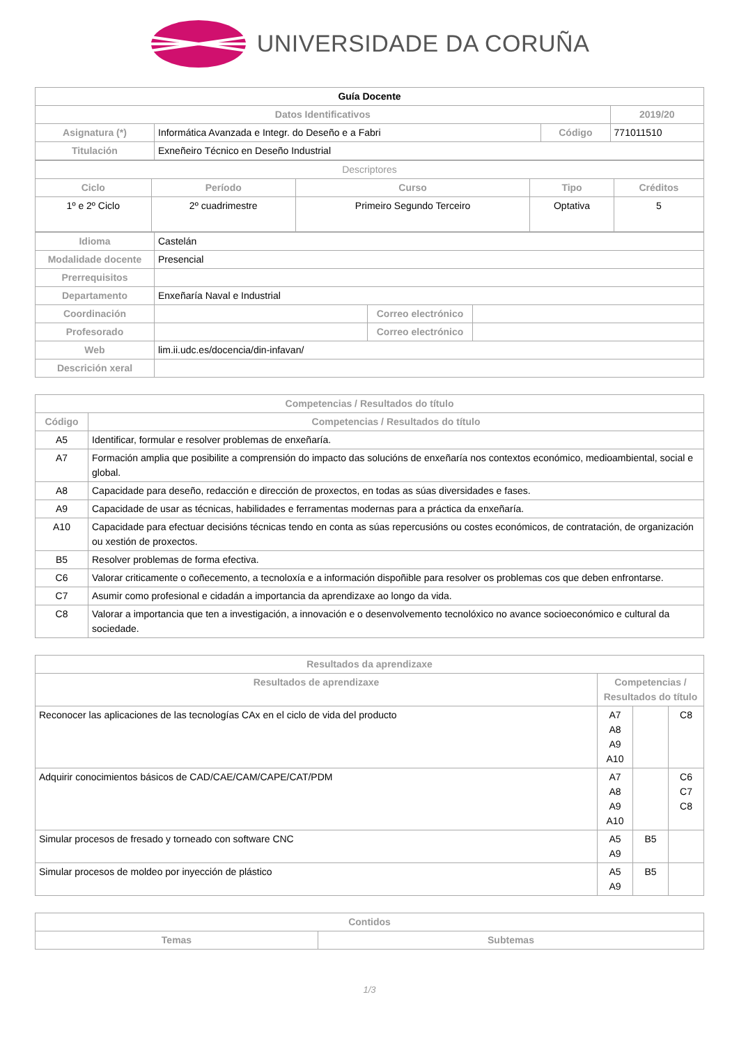UNIVERSIDADE DA CORUÑA
| Guía Docente | | | |
| --- | --- | --- | --- |
| Datos Identificativos | | | 2019/20 |
| Asignatura (*) | Informática Avanzada e Integr. do Deseño e a Fabri | Código | 771011510 |
| Titulación | Exneñeiro Técnico en Deseño Industrial | | |
| Descriptores | | | | |
| --- | --- | --- | --- | --- |
| Ciclo | Período | Curso | Tipo | Créditos |
| 1º e 2º Ciclo | 2º cuadrimestre | Primeiro Segundo Terceiro | Optativa | 5 |
| Idioma | Castelán | | |
| Modalidade docente | Presencial | | |
| Prerrequisitos | | | |
| Departamento | Enxeñaría Naval e Industrial | | |
| Coordinación | | Correo electrónico | |
| Profesorado | | Correo electrónico | |
| Web | lim.ii.udc.es/docencia/din-infavan/ | | |
| Descrición xeral | | | |
| Competencias / Resultados do título | |
| --- | --- |
| Código | Competencias / Resultados do título |
| A5 | Identificar, formular e resolver problemas de enxeñaría. |
| A7 | Formación amplia que posibilite a comprensión do impacto das solucións de enxeñaría nos contextos económico, medioambiental, social e global. |
| A8 | Capacidade para deseño, redacción e dirección de proxectos, en todas as súas diversidades e fases. |
| A9 | Capacidade de usar as técnicas, habilidades e ferramentas modernas para a práctica da enxeñaría. |
| A10 | Capacidade para efectuar decisións técnicas tendo en conta as súas repercusións ou costes económicos, de contratación, de organización ou xestión de proxectos. |
| B5 | Resolver problemas de forma efectiva. |
| C6 | Valorar criticamente o coñecemento, a tecnoloxía e a información dispoñible para resolver os problemas cos que deben enfrontarse. |
| C7 | Asumir como profesional e cidadán a importancia da aprendizaxe ao longo da vida. |
| C8 | Valorar a importancia que ten a investigación, a innovación e o desenvolvemento tecnolóxico no avance socioeconómico e cultural da sociedade. |
| Resultados da aprendizaxe | | | |
| --- | --- | --- | --- |
| Resultados de aprendizaxe | Competencias / Resultados do título | | |
| Reconocer las aplicaciones de las tecnologías CAx en el ciclo de vida del producto | A7 A8 A9 A10 | | C8 |
| Adquirir conocimientos básicos de CAD/CAE/CAM/CAPE/CAT/PDM | A7 A8 A9 A10 | | C6 C7 C8 |
| Simular procesos de fresado y torneado con software CNC | A5 A9 | B5 | |
| Simular procesos de moldeo por inyección de plástico | A5 A9 | B5 | |
| Contidos | |
| --- | --- |
| Temas | Subtemas |
1/3